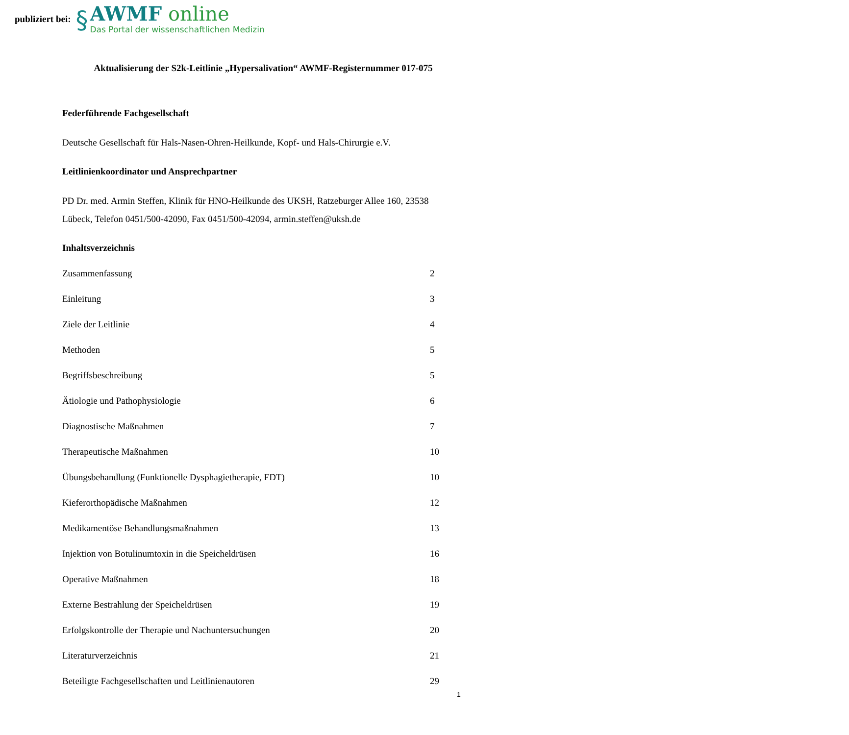publiziert bei:
§
AWMF online
Das Portal der wissenschaftlichen Medizin
Aktualisierung der S2k-Leitlinie „Hypersalivation“ AWMF-Registernummer 017-075
Federführende Fachgesellschaft
Deutsche Gesellschaft für Hals-Nasen-Ohren-Heilkunde, Kopf- und Hals-Chirurgie e.V.
Leitlinienkoordinator und Ansprechpartner
PD Dr. med. Armin Steffen, Klinik für HNO-Heilkunde des UKSH, Ratzeburger Allee 160, 23538 Lübeck, Telefon 0451/500-42090, Fax 0451/500-42094, armin.steffen@uksh.de
Inhaltsverzeichnis
Zusammenfassung 2
Einleitung 3
Ziele der Leitlinie 4
Methoden 5
Begriffsbeschreibung 5
Ätiologie und Pathophysiologie 6
Diagnostische Maßnahmen 7
Therapeutische Maßnahmen 10
Übungsbehandlung (Funktionelle Dysphagietherapie, FDT) 10
Kieferorthopädische Maßnahmen 12
Medikamentöse Behandlungsmaßnahmen 13
Injektion von Botulinumtoxin in die Speicheldrüsen 16
Operative Maßnahmen 18
Externe Bestrahlung der Speicheldrüsen 19
Erfolgskontrolle der Therapie und Nachuntersuchungen 20
Literaturverzeichnis 21
Beteiligte Fachgesellschaften und Leitlinienautoren 29
1